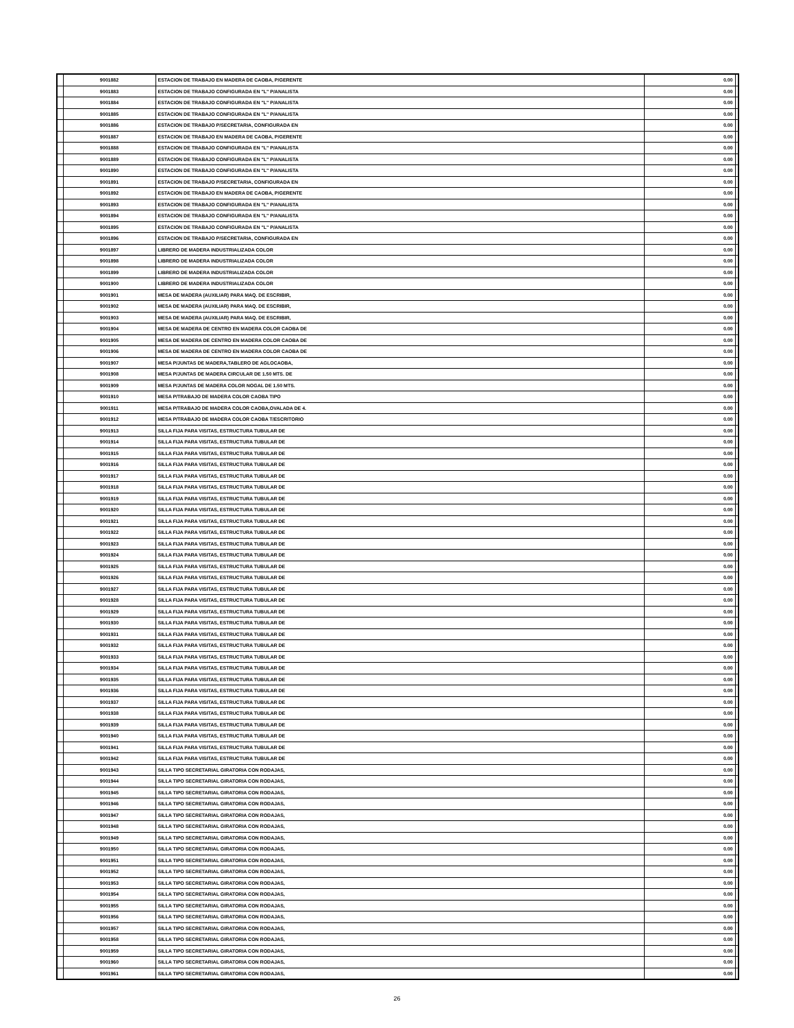| | 9001882 | ESTACION DE TRABAJO EN MADERA DE CAOBA, P/GERENTE | 0.00 | |
| | 9001883 | ESTACION DE TRABAJO CONFIGURADA EN "L" P/ANALISTA | 0.00 | |
| | 9001884 | ESTACION DE TRABAJO CONFIGURADA EN "L" P/ANALISTA | 0.00 | |
| | 9001885 | ESTACION DE TRABAJO CONFIGURADA EN "L" P/ANALISTA | 0.00 | |
| | 9001886 | ESTACION DE TRABAJO P/SECRETARIA, CONFIGURADA EN | 0.00 | |
| | 9001887 | ESTACION DE TRABAJO EN MADERA DE CAOBA, P/GERENTE | 0.00 | |
| | 9001888 | ESTACION DE TRABAJO CONFIGURADA EN "L" P/ANALISTA | 0.00 | |
| | 9001889 | ESTACION DE TRABAJO CONFIGURADA EN "L" P/ANALISTA | 0.00 | |
| | 9001890 | ESTACION DE TRABAJO CONFIGURADA EN "L" P/ANALISTA | 0.00 | |
| | 9001891 | ESTACION DE TRABAJO P/SECRETARIA, CONFIGURADA EN | 0.00 | |
| | 9001892 | ESTACION DE TRABAJO EN MADERA DE CAOBA, P/GERENTE | 0.00 | |
| | 9001893 | ESTACION DE TRABAJO CONFIGURADA EN "L" P/ANALISTA | 0.00 | |
| | 9001894 | ESTACION DE TRABAJO CONFIGURADA EN "L" P/ANALISTA | 0.00 | |
| | 9001895 | ESTACION DE TRABAJO CONFIGURADA EN "L" P/ANALISTA | 0.00 | |
| | 9001896 | ESTACION DE TRABAJO P/SECRETARIA, CONFIGURADA EN | 0.00 | |
| | 9001897 | LIBRERO DE MADERA INDUSTRIALIZADA COLOR | 0.00 | |
| | 9001898 | LIBRERO DE MADERA INDUSTRIALIZADA COLOR | 0.00 | |
| | 9001899 | LIBRERO DE MADERA INDUSTRIALIZADA COLOR | 0.00 | |
| | 9001900 | LIBRERO DE MADERA INDUSTRIALIZADA COLOR | 0.00 | |
| | 9001901 | MESA DE MADERA (AUXILIAR) PARA MAQ. DE ESCRIBIR, | 0.00 | |
| | 9001902 | MESA DE MADERA (AUXILIAR) PARA MAQ. DE ESCRIBIR, | 0.00 | |
| | 9001903 | MESA DE MADERA (AUXILIAR) PARA MAQ. DE ESCRIBIR, | 0.00 | |
| | 9001904 | MESA DE MADERA DE CENTRO EN MADERA COLOR CAOBA DE | 0.00 | |
| | 9001905 | MESA DE MADERA DE CENTRO EN MADERA COLOR CAOBA DE | 0.00 | |
| | 9001906 | MESA DE MADERA DE CENTRO EN MADERA COLOR CAOBA DE | 0.00 | |
| | 9001907 | MESA P/JUNTAS DE MADERA,TABLERO DE AGLOCAOBA, | 0.00 | |
| | 9001908 | MESA P/JUNTAS DE MADERA CIRCULAR DE 1.50 MTS. DE | 0.00 | |
| | 9001909 | MESA P/JUNTAS DE MADERA COLOR NOGAL DE 1.50 MTS. | 0.00 | |
| | 9001910 | MESA P/TRABAJO DE MADERA COLOR CAOBA TIPO | 0.00 | |
| | 9001911 | MESA P/TRABAJO DE MADERA COLOR CAOBA,OVALADA DE 4. | 0.00 | |
| | 9001912 | MESA P/TRABAJO DE MADERA COLOR CAOBA T/ESCRITORIO | 0.00 | |
| | 9001913 | SILLA FIJA PARA VISITAS, ESTRUCTURA TUBULAR DE | 0.00 | |
| | 9001914 | SILLA FIJA PARA VISITAS, ESTRUCTURA TUBULAR DE | 0.00 | |
| | 9001915 | SILLA FIJA PARA VISITAS, ESTRUCTURA TUBULAR DE | 0.00 | |
| | 9001916 | SILLA FIJA PARA VISITAS, ESTRUCTURA TUBULAR DE | 0.00 | |
| | 9001917 | SILLA FIJA PARA VISITAS, ESTRUCTURA TUBULAR DE | 0.00 | |
| | 9001918 | SILLA FIJA PARA VISITAS, ESTRUCTURA TUBULAR DE | 0.00 | |
| | 9001919 | SILLA FIJA PARA VISITAS, ESTRUCTURA TUBULAR DE | 0.00 | |
| | 9001920 | SILLA FIJA PARA VISITAS, ESTRUCTURA TUBULAR DE | 0.00 | |
| | 9001921 | SILLA FIJA PARA VISITAS, ESTRUCTURA TUBULAR DE | 0.00 | |
| | 9001922 | SILLA FIJA PARA VISITAS, ESTRUCTURA TUBULAR DE | 0.00 | |
| | 9001923 | SILLA FIJA PARA VISITAS, ESTRUCTURA TUBULAR DE | 0.00 | |
| | 9001924 | SILLA FIJA PARA VISITAS, ESTRUCTURA TUBULAR DE | 0.00 | |
| | 9001925 | SILLA FIJA PARA VISITAS, ESTRUCTURA TUBULAR DE | 0.00 | |
| | 9001926 | SILLA FIJA PARA VISITAS, ESTRUCTURA TUBULAR DE | 0.00 | |
| | 9001927 | SILLA FIJA PARA VISITAS, ESTRUCTURA TUBULAR DE | 0.00 | |
| | 9001928 | SILLA FIJA PARA VISITAS, ESTRUCTURA TUBULAR DE | 0.00 | |
| | 9001929 | SILLA FIJA PARA VISITAS, ESTRUCTURA TUBULAR DE | 0.00 | |
| | 9001930 | SILLA FIJA PARA VISITAS, ESTRUCTURA TUBULAR DE | 0.00 | |
| | 9001931 | SILLA FIJA PARA VISITAS, ESTRUCTURA TUBULAR DE | 0.00 | |
| | 9001932 | SILLA FIJA PARA VISITAS, ESTRUCTURA TUBULAR DE | 0.00 | |
| | 9001933 | SILLA FIJA PARA VISITAS, ESTRUCTURA TUBULAR DE | 0.00 | |
| | 9001934 | SILLA FIJA PARA VISITAS, ESTRUCTURA TUBULAR DE | 0.00 | |
| | 9001935 | SILLA FIJA PARA VISITAS, ESTRUCTURA TUBULAR DE | 0.00 | |
| | 9001936 | SILLA FIJA PARA VISITAS, ESTRUCTURA TUBULAR DE | 0.00 | |
| | 9001937 | SILLA FIJA PARA VISITAS, ESTRUCTURA TUBULAR DE | 0.00 | |
| | 9001938 | SILLA FIJA PARA VISITAS, ESTRUCTURA TUBULAR DE | 0.00 | |
| | 9001939 | SILLA FIJA PARA VISITAS, ESTRUCTURA TUBULAR DE | 0.00 | |
| | 9001940 | SILLA FIJA PARA VISITAS, ESTRUCTURA TUBULAR DE | 0.00 | |
| | 9001941 | SILLA FIJA PARA VISITAS, ESTRUCTURA TUBULAR DE | 0.00 | |
| | 9001942 | SILLA FIJA PARA VISITAS, ESTRUCTURA TUBULAR DE | 0.00 | |
| | 9001943 | SILLA TIPO SECRETARIAL GIRATORIA CON RODAJAS, | 0.00 | |
| | 9001944 | SILLA TIPO SECRETARIAL GIRATORIA CON RODAJAS, | 0.00 | |
| | 9001945 | SILLA TIPO SECRETARIAL GIRATORIA CON RODAJAS, | 0.00 | |
| | 9001946 | SILLA TIPO SECRETARIAL GIRATORIA CON RODAJAS, | 0.00 | |
| | 9001947 | SILLA TIPO SECRETARIAL GIRATORIA CON RODAJAS, | 0.00 | |
| | 9001948 | SILLA TIPO SECRETARIAL GIRATORIA CON RODAJAS, | 0.00 | |
| | 9001949 | SILLA TIPO SECRETARIAL GIRATORIA CON RODAJAS, | 0.00 | |
| | 9001950 | SILLA TIPO SECRETARIAL GIRATORIA CON RODAJAS, | 0.00 | |
| | 9001951 | SILLA TIPO SECRETARIAL GIRATORIA CON RODAJAS, | 0.00 | |
| | 9001952 | SILLA TIPO SECRETARIAL GIRATORIA CON RODAJAS, | 0.00 | |
| | 9001953 | SILLA TIPO SECRETARIAL GIRATORIA CON RODAJAS, | 0.00 | |
| | 9001954 | SILLA TIPO SECRETARIAL GIRATORIA CON RODAJAS, | 0.00 | |
| | 9001955 | SILLA TIPO SECRETARIAL GIRATORIA CON RODAJAS, | 0.00 | |
| | 9001956 | SILLA TIPO SECRETARIAL GIRATORIA CON RODAJAS, | 0.00 | |
| | 9001957 | SILLA TIPO SECRETARIAL GIRATORIA CON RODAJAS, | 0.00 | |
| | 9001958 | SILLA TIPO SECRETARIAL GIRATORIA CON RODAJAS, | 0.00 | |
| | 9001959 | SILLA TIPO SECRETARIAL GIRATORIA CON RODAJAS, | 0.00 | |
| | 9001960 | SILLA TIPO SECRETARIAL GIRATORIA CON RODAJAS, | 0.00 | |
| | 9001961 | SILLA TIPO SECRETARIAL GIRATORIA CON RODAJAS, | 0.00 | |
26